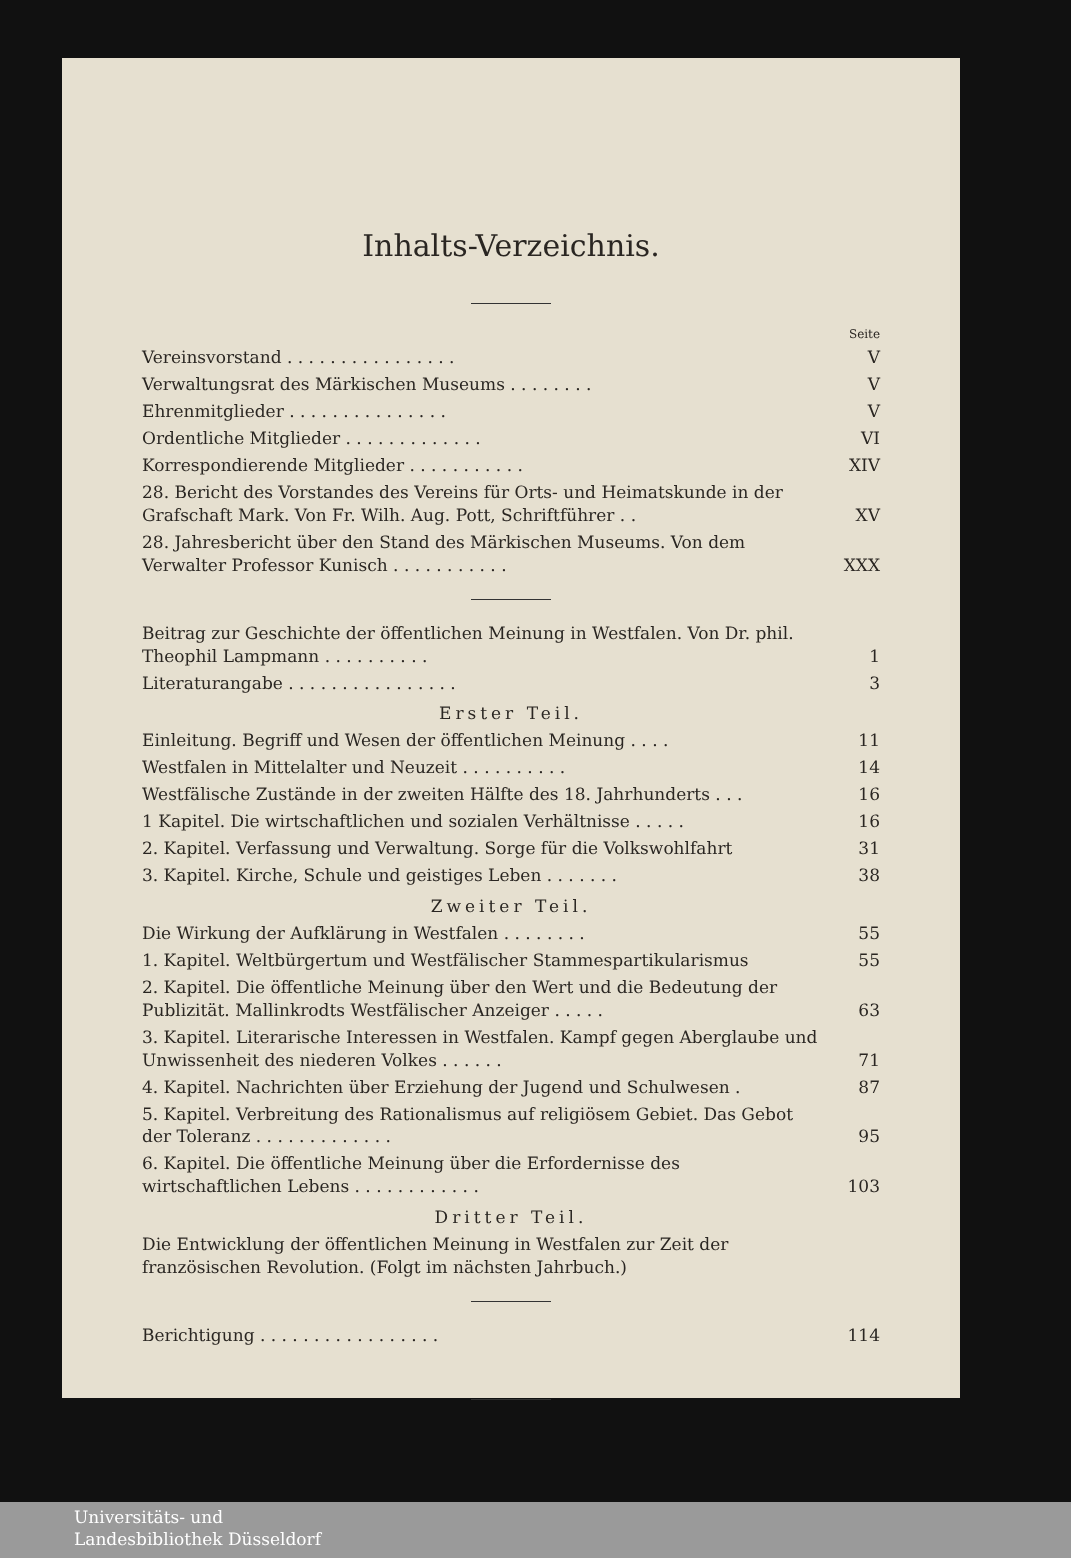Inhalts-Verzeichnis.
| | Seite |
| Vereinsvorstand . . . . . . . . . . . . . . . . | V |
| Verwaltungsrat des Märkischen Museums . . . . . . . . | V |
| Ehrenmitglieder . . . . . . . . . . . . . . . | V |
| Ordentliche Mitglieder . . . . . . . . . . . . . | VI |
| Korrespondierende Mitglieder . . . . . . . . . . . | XIV |
| 28. Bericht des Vorstandes des Vereins für Orts- und Heimatskunde in der Grafschaft Mark. Von Fr. Wilh. Aug. Pott, Schriftführer . . | XV |
| 28. Jahresbericht über den Stand des Märkischen Museums. Von dem Verwalter Professor Kunisch . . . . . . . . . . . | XXX |
| Beitrag zur Geschichte der öffentlichen Meinung in Westfalen. Von Dr. phil. Theophil Lampmann . . . . . . . . . . | 1 |
| Literaturangabe . . . . . . . . . . . . . . . . | 3 |
| Erster Teil. | |
| Einleitung. Begriff und Wesen der öffentlichen Meinung . . . . | 11 |
| Westfalen in Mittelalter und Neuzeit . . . . . . . . . . | 14 |
| Westfälische Zustände in der zweiten Hälfte des 18. Jahrhunderts . . . | 16 |
| 1 Kapitel. Die wirtschaftlichen und sozialen Verhältnisse . . . . . | 16 |
| 2. Kapitel. Verfassung und Verwaltung. Sorge für die Volkswohlfahrt | 31 |
| 3. Kapitel. Kirche, Schule und geistiges Leben . . . . . . . | 38 |
| Zweiter Teil. | |
| Die Wirkung der Aufklärung in Westfalen . . . . . . . . | 55 |
| 1. Kapitel. Weltbürgertum und Westfälischer Stammespartikularismus | 55 |
| 2. Kapitel. Die öffentliche Meinung über den Wert und die Bedeutung der Publizität. Mallinkrodts Westfälischer Anzeiger . . . . . | 63 |
| 3. Kapitel. Literarische Interessen in Westfalen. Kampf gegen Aberglaube und Unwissenheit des niederen Volkes . . . . . . | 71 |
| 4. Kapitel. Nachrichten über Erziehung der Jugend und Schulwesen . | 87 |
| 5. Kapitel. Verbreitung des Rationalismus auf religiösem Gebiet. Das Gebot der Toleranz . . . . . . . . . . . . . | 95 |
| 6. Kapitel. Die öffentliche Meinung über die Erfordernisse des wirtschaftlichen Lebens . . . . . . . . . . . . | 103 |
| Dritter Teil. | |
| Die Entwicklung der öffentlichen Meinung in Westfalen zur Zeit der französischen Revolution. (Folgt im nächsten Jahrbuch.) | |
| Berichtigung . . . . . . . . . . . . . . . . . | 114 |
Universitäts- und
Landesbibliothek Düsseldorf